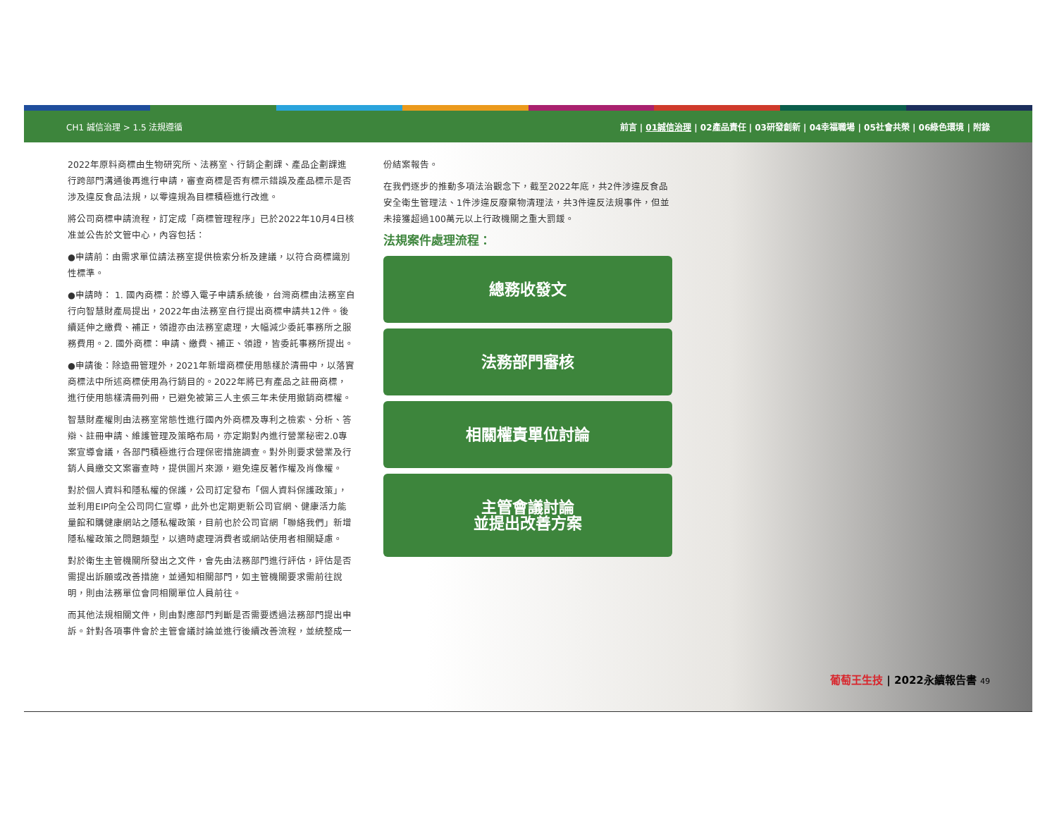CH1 誠信治理 > 1.5 法規遵循 前言 | 01誠信治理 | 02產品責任 | 03研發創新 | 04幸福職場 | 05社會共榮 | 06綠色環境 | 附錄
2022年原料商標由生物研究所、法務室、行銷企劃課、產品企劃課進行跨部門溝通後再進行申請，審查商標是否有標示錯誤及產品標示是否涉及違反食品法規，以零違規為目標積極進行改進。
將公司商標申請流程，訂定成「商標管理程序」已於2022年10月4日核准並公告於文管中心，內容包括：
●申請前：由需求單位請法務室提供檢索分析及建議，以符合商標識別性標準。
●申請時： 1. 國內商標：於導入電子申請系統後，台灣商標由法務室自行向智慧財產局提出，2022年由法務室自行提出商標申請共12件。後續延伸之繳費、補正，領證亦由法務室處理，大幅減少委託事務所之服務費用。2. 國外商標：申請、繳費、補正、領證，皆委託事務所提出。
●申請後：除造冊管理外，2021年新增商標使用態樣於清冊中，以落實商標法中所述商標使用為行銷目的。2022年將已有產品之註冊商標，進行使用態樣清冊列冊，已避免被第三人主張三年未使用撤銷商標權。
智慧財產權則由法務室常態性進行國內外商標及專利之檢索、分析、答辯、註冊申請、維護管理及策略布局，亦定期對內進行營業秘密2.0專案宣導會議，各部門積極進行合理保密措施調查。對外則要求營業及行銷人員繳交文案審查時，提供圖片來源，避免違反著作權及肖像權。
對於個人資料和隱私權的保護，公司訂定發布「個人資料保護政策」，並利用EIP向全公司同仁宣導，此外也定期更新公司官網、健康活力能量館和購健康網站之隱私權政策，目前也於公司官網「聯絡我們」新增隱私權政策之問題類型，以適時處理消費者或網站使用者相關疑慮。
對於衛生主管機關所發出之文件，會先由法務部門進行評估，評估是否需提出訴願或改善措施，並通知相關部門，如主管機關要求需前往說明，則由法務單位會同相關單位人員前往。
而其他法規相關文件，則由對應部門判斷是否需要透過法務部門提出申訴。針對各項事件會於主管會議討論並進行後續改善流程，並統整成一
份結案報告。
在我們逐步的推動多項法治觀念下，截至2022年底，共2件涉違反食品安全衛生管理法、1件涉違反廢棄物清理法，共3件違反法規事件，但並未接獲超過100萬元以上行政機關之重大罰鍰。
法規案件處理流程：
總務收發文
法務部門審核
相關權責單位討論
主管會議討論
並提出改善方案
葡萄王生技 | 2022永續報告書 49